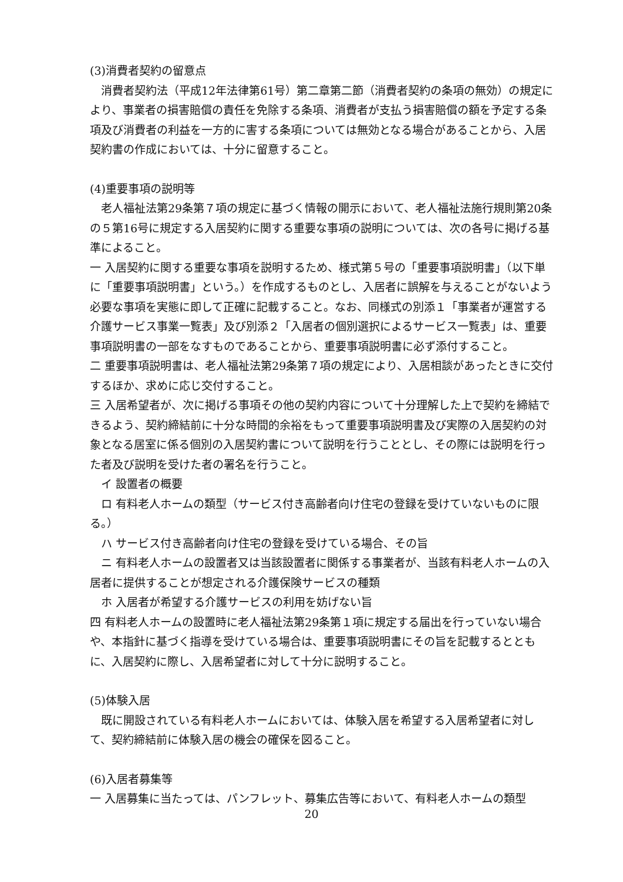(3)消費者契約の留意点
消費者契約法（平成12年法律第61号）第二章第二節（消費者契約の条項の無効）の規定により、事業者の損害賠償の責任を免除する条項、消費者が支払う損害賠償の額を予定する条項及び消費者の利益を一方的に害する条項については無効となる場合があることから、入居契約書の作成においては、十分に留意すること。
(4)重要事項の説明等
老人福祉法第29条第７項の規定に基づく情報の開示において、老人福祉法施行規則第20条の５第16号に規定する入居契約に関する重要な事項の説明については、次の各号に掲げる基準によること。
一 入居契約に関する重要な事項を説明するため、様式第５号の「重要事項説明書」（以下単に「重要事項説明書」という。）を作成するものとし、入居者に誤解を与えることがないよう必要な事項を実態に即して正確に記載すること。なお、同様式の別添１「事業者が運営する介護サービス事業一覧表」及び別添２「入居者の個別選択によるサービス一覧表」は、重要事項説明書の一部をなすものであることから、重要事項説明書に必ず添付すること。
二 重要事項説明書は、老人福祉法第29条第７項の規定により、入居相談があったときに交付するほか、求めに応じ交付すること。
三 入居希望者が、次に掲げる事項その他の契約内容について十分理解した上で契約を締結できるよう、契約締結前に十分な時間的余裕をもって重要事項説明書及び実際の入居契約の対象となる居室に係る個別の入居契約書について説明を行うこととし、その際には説明を行った者及び説明を受けた者の署名を行うこと。
イ 設置者の概要
ロ 有料老人ホームの類型（サービス付き高齢者向け住宅の登録を受けていないものに限る。）
ハ サービス付き高齢者向け住宅の登録を受けている場合、その旨
ニ 有料老人ホームの設置者又は当該設置者に関係する事業者が、当該有料老人ホームの入居者に提供することが想定される介護保険サービスの種類
ホ 入居者が希望する介護サービスの利用を妨げない旨
四 有料老人ホームの設置時に老人福祉法第29条第１項に規定する届出を行っていない場合や、本指針に基づく指導を受けている場合は、重要事項説明書にその旨を記載するとともに、入居契約に際し、入居希望者に対して十分に説明すること。
(5)体験入居
既に開設されている有料老人ホームにおいては、体験入居を希望する入居希望者に対して、契約締結前に体験入居の機会の確保を図ること。
(6)入居者募集等
一 入居募集に当たっては、パンフレット、募集広告等において、有料老人ホームの類型
20